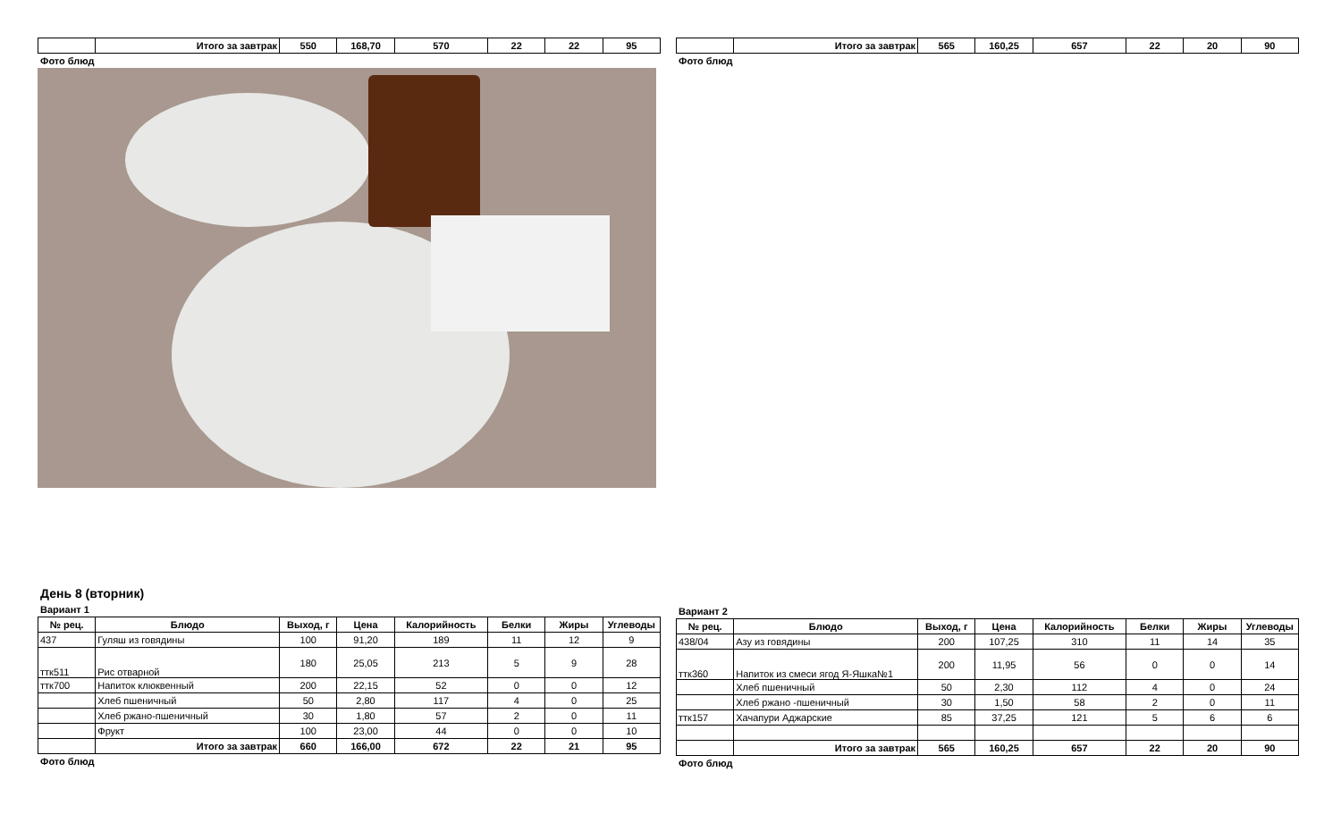| | Итого за завтрак | 550 | 168,70 | 570 | 22 | 22 | 95 |
Фото блюд
| | Итого за завтрак | 565 | 160,25 | 657 | 22 | 20 | 90 |
Фото блюд
День 8 (вторник)
Вариант 1
| № рец. | Блюдо | Выход, г | Цена | Калорийность | Белки | Жиры | Углеводы |
| --- | --- | --- | --- | --- | --- | --- | --- |
| 437 | Гуляш из говядины | 100 | 91,20 | 189 | 11 | 12 | 9 |
| ттк511 | Рис отварной | 180 | 25,05 | 213 | 5 | 9 | 28 |
| ттк700 | Напиток клюквенный | 200 | 22,15 | 52 | 0 | 0 | 12 |
| | Хлеб пшеничный | 50 | 2,80 | 117 | 4 | 0 | 25 |
| | Хлеб ржано-пшеничный | 30 | 1,80 | 57 | 2 | 0 | 11 |
| | Фрукт | 100 | 23,00 | 44 | 0 | 0 | 10 |
| | Итого за завтрак | 660 | 166,00 | 672 | 22 | 21 | 95 |
Фото блюд
Вариант 2
| № рец. | Блюдо | Выход, г | Цена | Калорийность | Белки | Жиры | Углеводы |
| --- | --- | --- | --- | --- | --- | --- | --- |
| 438/04 | Азу из говядины | 200 | 107,25 | 310 | 11 | 14 | 35 |
| ттк360 | Напиток из смеси ягод Я-Яшка№1 | 200 | 11,95 | 56 | 0 | 0 | 14 |
| | Хлеб пшеничный | 50 | 2,30 | 112 | 4 | 0 | 24 |
| | Хлеб ржано -пшеничный | 30 | 1,50 | 58 | 2 | 0 | 11 |
| ттк157 | Хачапури Аджарские | 85 | 37,25 | 121 | 5 | 6 | 6 |
| | Итого за завтрак | 565 | 160,25 | 657 | 22 | 20 | 90 |
Фото блюд